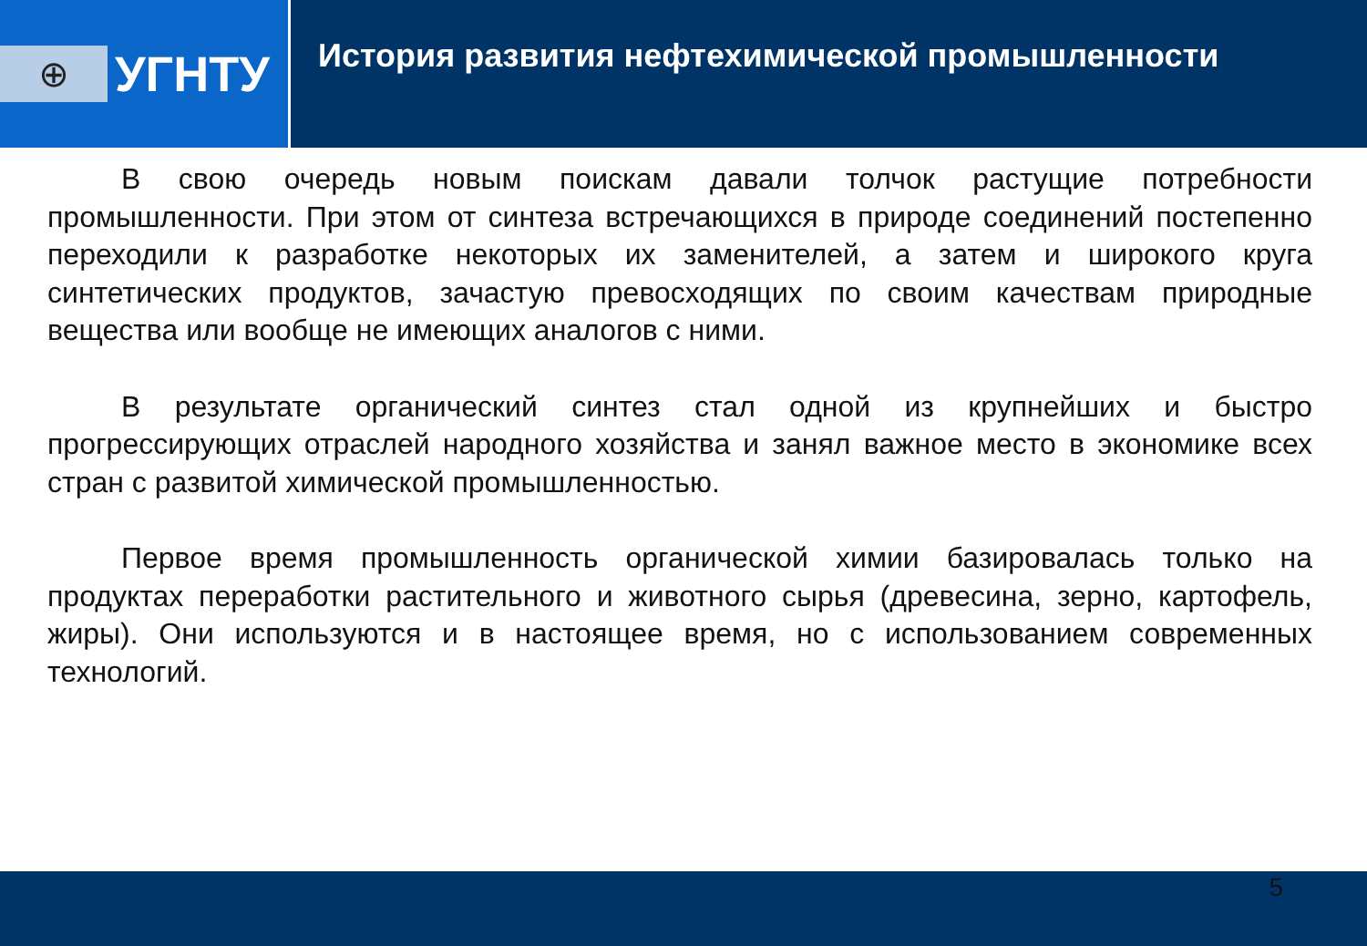⊕
УГНТУ
История развития нефтехимической промышленности
В свою очередь новым поискам давали толчок растущие потребности промышленности. При этом от синтеза встречающихся в природе соединений постепенно переходили к разработке некоторых их заменителей, а затем и широкого круга синтетических продуктов, зачастую превосходящих по своим качествам природные вещества или вообще не имеющих аналогов с ними.
В результате органический синтез стал одной из крупнейших и быстро прогрессирующих отраслей народного хозяйства и занял важное место в экономике всех стран с развитой химической промышленностью.
Первое время промышленность органической химии базировалась только на продуктах переработки растительного и животного сырья (древесина, зерно, картофель, жиры). Они используются и в настоящее время, но с использованием современных технологий.
5